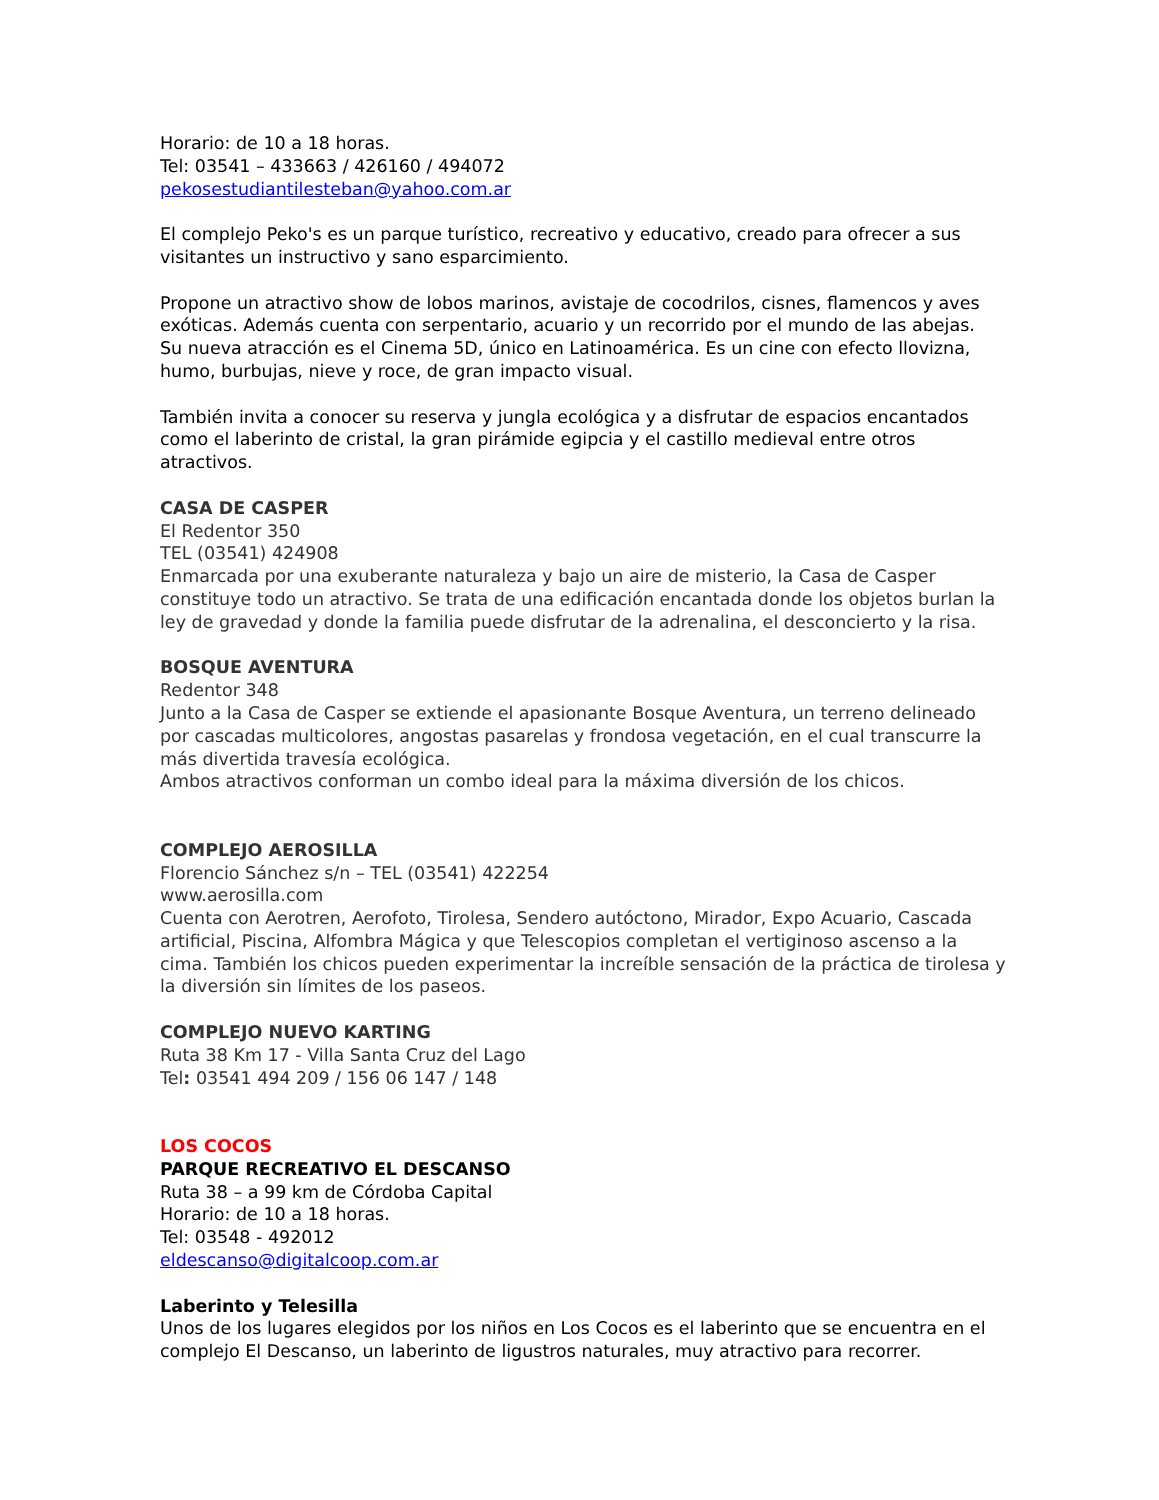Horario: de 10 a 18 horas.
Tel: 03541 – 433663 / 426160 / 494072
pekosestudiantilesteban@yahoo.com.ar
El complejo Peko's es un parque turístico, recreativo y educativo, creado para ofrecer a sus visitantes un instructivo y sano esparcimiento.
Propone un atractivo show de lobos marinos, avistaje de cocodrilos, cisnes, flamencos y aves exóticas. Además cuenta con serpentario, acuario y un recorrido por el mundo de las abejas.
Su nueva atracción es el Cinema 5D, único en Latinoamérica. Es un cine con efecto llovizna, humo, burbujas, nieve y roce, de gran impacto visual.
También invita a conocer su reserva y jungla ecológica y a disfrutar de espacios encantados como el laberinto de cristal, la gran pirámide egipcia y el castillo medieval entre otros atractivos.
CASA DE CASPER
El Redentor 350
TEL (03541) 424908
Enmarcada por una exuberante naturaleza y bajo un aire de misterio, la Casa de Casper constituye todo un atractivo. Se trata de una edificación encantada donde los objetos burlan la ley de gravedad y donde la familia puede disfrutar de la adrenalina, el desconcierto y la risa.
BOSQUE AVENTURA
Redentor 348
Junto a la Casa de Casper se extiende el apasionante Bosque Aventura, un terreno delineado por cascadas multicolores, angostas pasarelas y frondosa vegetación, en el cual transcurre la más divertida travesía ecológica.
Ambos atractivos conforman un combo ideal para la máxima diversión de los chicos.
COMPLEJO AEROSILLA
Florencio Sánchez s/n – TEL (03541) 422254
www.aerosilla.com
Cuenta con Aerotren, Aerofoto, Tirolesa, Sendero autóctono, Mirador, Expo Acuario, Cascada artificial, Piscina, Alfombra Mágica y que Telescopios completan el vertiginoso ascenso a la cima. También los chicos pueden experimentar la increíble sensación de la práctica de tirolesa y la diversión sin límites de los paseos.
COMPLEJO NUEVO KARTING
Ruta 38 Km 17 - Villa Santa Cruz del Lago
Tel: 03541 494 209 / 156 06 147 / 148
LOS COCOS
PARQUE RECREATIVO EL DESCANSO
Ruta 38 – a 99 km de Córdoba Capital
Horario: de 10 a 18 horas.
Tel: 03548 - 492012
eldescanso@digitalcoop.com.ar
Laberinto y Telesilla
Unos de los lugares elegidos por los niños en Los Cocos es el laberinto que se encuentra en el complejo El Descanso, un laberinto de ligustros naturales, muy atractivo para recorrer.